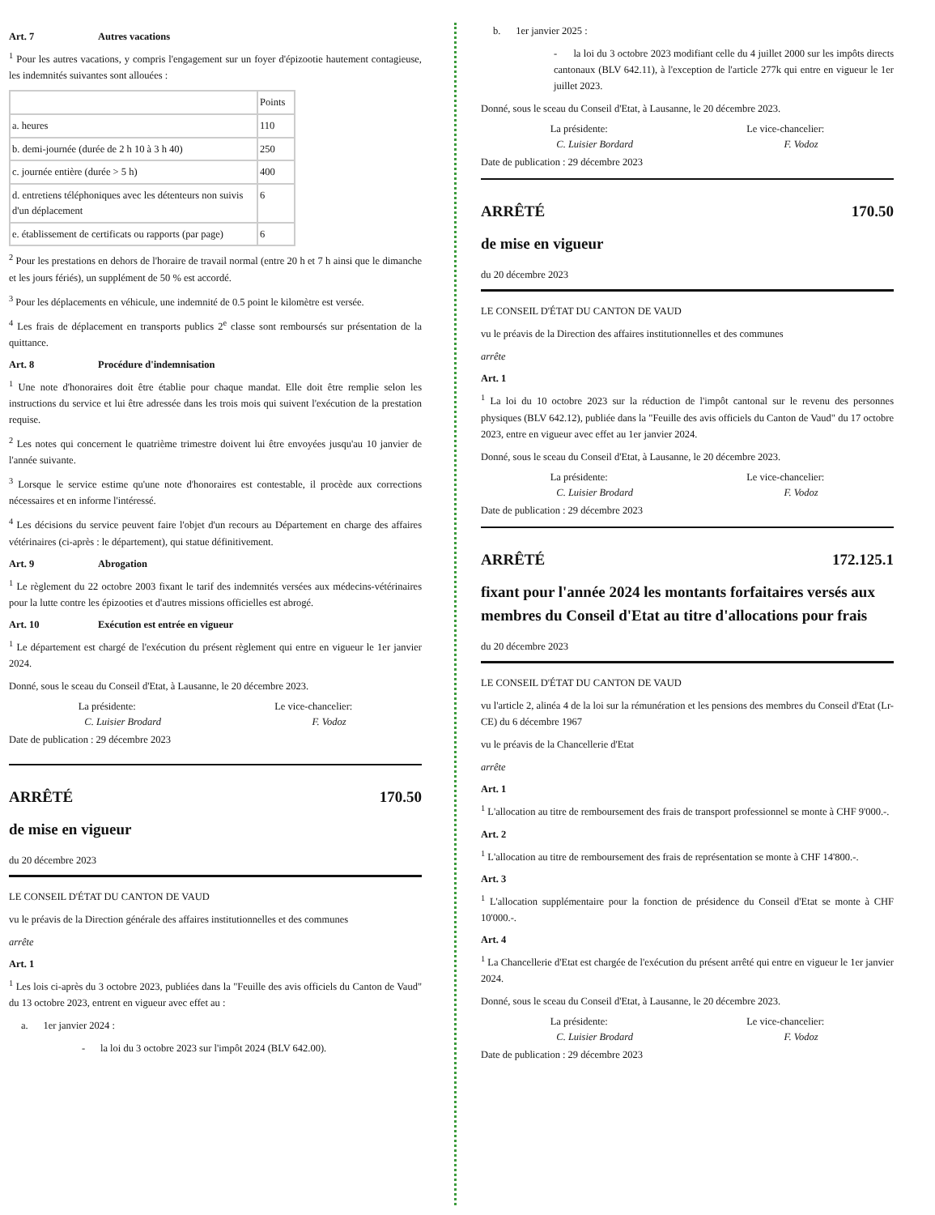Art. 7 Autres vacations
<sup>1</sup> Pour les autres vacations, y compris l'engagement sur un foyer d'épizootie hautement contagieuse, les indemnités suivantes sont allouées :
| | Points |
| a. heures | 110 |
| b. demi-journée (durée de 2 h 10 à 3 h 40) | 250 |
| c. journée entière (durée > 5 h) | 400 |
| d. entretiens téléphoniques avec les détenteurs non suivis d'un déplacement | 6 |
| e. établissement de certificats ou rapports (par page) | 6 |
<sup>2</sup> Pour les prestations en dehors de l'horaire de travail normal (entre 20 h et 7 h ainsi que le dimanche et les jours fériés), un supplément de 50 % est accordé.
<sup>3</sup> Pour les déplacements en véhicule, une indemnité de 0.5 point le kilomètre est versée.
<sup>4</sup> Les frais de déplacement en transports publics 2<sup>e</sup> classe sont remboursés sur présentation de la quittance.
Art. 8 Procédure d'indemnisation
<sup>1</sup> Une note d'honoraires doit être établie pour chaque mandat. Elle doit être remplie selon les instructions du service et lui être adressée dans les trois mois qui suivent l'exécution de la prestation requise.
<sup>2</sup> Les notes qui concernent le quatrième trimestre doivent lui être envoyées jusqu'au 10 janvier de l'année suivante.
<sup>3</sup> Lorsque le service estime qu'une note d'honoraires est contestable, il procède aux corrections nécessaires et en informe l'intéressé.
<sup>4</sup> Les décisions du service peuvent faire l'objet d'un recours au Département en charge des affaires vétérinaires (ci-après : le département), qui statue définitivement.
Art. 9 Abrogation
<sup>1</sup> Le règlement du 22 octobre 2003 fixant le tarif des indemnités versées aux médecins-vétérinaires pour la lutte contre les épizooties et d'autres missions officielles est abrogé.
Art. 10 Exécution est entrée en vigueur
<sup>1</sup> Le département est chargé de l'exécution du présent règlement qui entre en vigueur le 1er janvier 2024.
Donné, sous le sceau du Conseil d'Etat, à Lausanne, le 20 décembre 2023.
La présidente: Le vice-chancelier:
C. Luisier Brodard F. Vodoz
Date de publication : 29 décembre 2023
ARRÊTÉ 170.50
de mise en vigueur
du 20 décembre 2023
LE CONSEIL D'ÉTAT DU CANTON DE VAUD
vu le préavis de la Direction générale des affaires institutionnelles et des communes
arrête
Art. 1
<sup>1</sup> Les lois ci-après du 3 octobre 2023, publiées dans la "Feuille des avis officiels du Canton de Vaud" du 13 octobre 2023, entrent en vigueur avec effet au :
a. 1er janvier 2024 :
- la loi du 3 octobre 2023 sur l'impôt 2024 (BLV 642.00).
b. 1er janvier 2025 :
- la loi du 3 octobre 2023 modifiant celle du 4 juillet 2000 sur les impôts directs cantonaux (BLV 642.11), à l'exception de l'article 277k qui entre en vigueur le 1er juillet 2023.
Donné, sous le sceau du Conseil d'Etat, à Lausanne, le 20 décembre 2023.
La présidente: Le vice-chancelier:
C. Luisier Bordard F. Vodoz
Date de publication : 29 décembre 2023
ARRÊTÉ 170.50
de mise en vigueur
du 20 décembre 2023
LE CONSEIL D'ÉTAT DU CANTON DE VAUD
vu le préavis de la Direction des affaires institutionnelles et des communes
arrête
Art. 1
<sup>1</sup> La loi du 10 octobre 2023 sur la réduction de l'impôt cantonal sur le revenu des personnes physiques (BLV 642.12), publiée dans la "Feuille des avis officiels du Canton de Vaud" du 17 octobre 2023, entre en vigueur avec effet au 1er janvier 2024.
Donné, sous le sceau du Conseil d'Etat, à Lausanne, le 20 décembre 2023.
La présidente: Le vice-chancelier:
C. Luisier Brodard F. Vodoz
Date de publication : 29 décembre 2023
ARRÊTÉ 172.125.1
fixant pour l'année 2024 les montants forfaitaires versés aux membres du Conseil d'Etat au titre d'allocations pour frais
du 20 décembre 2023
LE CONSEIL D'ÉTAT DU CANTON DE VAUD
vu l'article 2, alinéa 4 de la loi sur la rémunération et les pensions des membres du Conseil d'Etat (Lr-CE) du 6 décembre 1967
vu le préavis de la Chancellerie d'Etat
arrête
Art. 1
<sup>1</sup> L'allocation au titre de remboursement des frais de transport professionnel se monte à CHF 9'000.-.
Art. 2
<sup>1</sup> L'allocation au titre de remboursement des frais de représentation se monte à CHF 14'800.-.
Art. 3
<sup>1</sup> L'allocation supplémentaire pour la fonction de présidence du Conseil d'Etat se monte à CHF 10'000.-.
Art. 4
<sup>1</sup> La Chancellerie d'Etat est chargée de l'exécution du présent arrêté qui entre en vigueur le 1er janvier 2024.
Donné, sous le sceau du Conseil d'Etat, à Lausanne, le 20 décembre 2023.
La présidente: Le vice-chancelier:
C. Luisier Brodard F. Vodoz
Date de publication : 29 décembre 2023